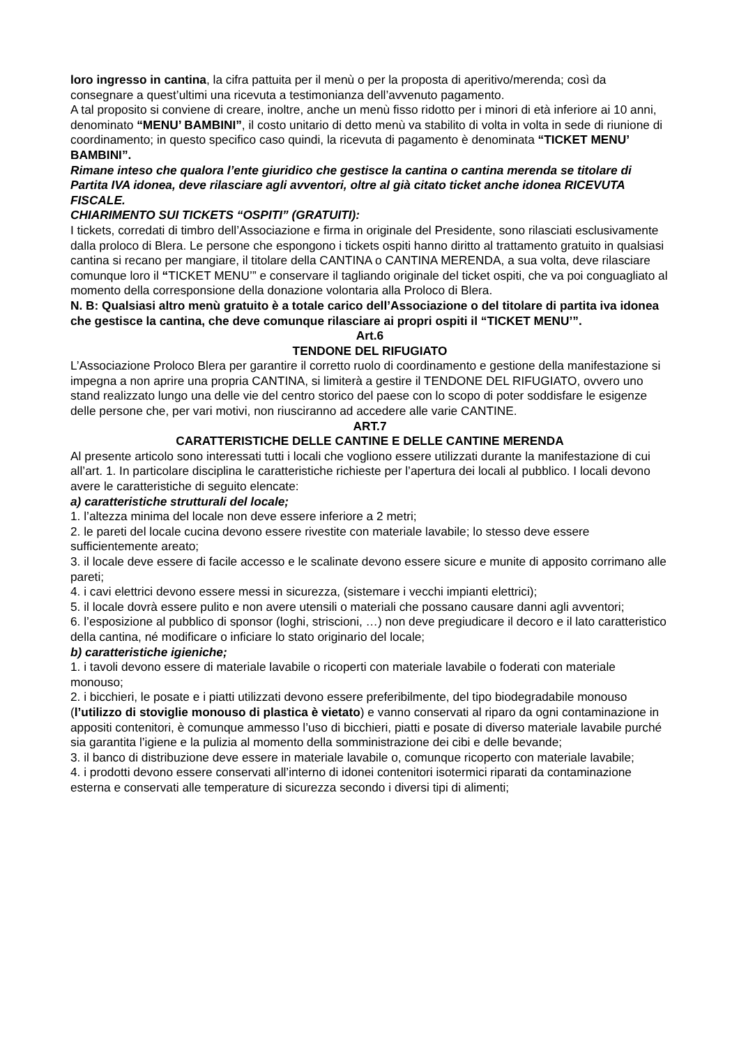loro ingresso in cantina, la cifra pattuita per il menù o per la proposta di aperitivo/merenda; così da consegnare a quest’ultimi una ricevuta a testimonianza dell’avvenuto pagamento.
A tal proposito si conviene di creare, inoltre, anche un menù fisso ridotto per i minori di età inferiore ai 10 anni, denominato “MENU’ BAMBINI”, il costo unitario di detto menù va stabilito di volta in volta in sede di riunione di coordinamento; in questo specifico caso quindi, la ricevuta di pagamento è denominata “TICKET MENU’ BAMBINI”.
Rimane inteso che qualora l’ente giuridico che gestisce la cantina o cantina merenda se titolare di Partita IVA idonea, deve rilasciare agli avventori, oltre al già citato ticket anche idonea RICEVUTA FISCALE.
CHIARIMENTO SUI TICKETS “OSPITI” (GRATUITI):
I tickets, corredati di timbro dell’Associazione e firma in originale del Presidente, sono rilasciati esclusivamente dalla proloco di Blera. Le persone che espongono i tickets ospiti hanno diritto al trattamento gratuito in qualsiasi cantina si recano per mangiare, il titolare della CANTINA o CANTINA MERENDA, a sua volta, deve rilasciare comunque loro il “TICKET MENU’” e conservare il tagliando originale del ticket ospiti, che va poi conguagliato al momento della corresponsione della donazione volontaria alla Proloco di Blera.
N. B: Qualsiasi altro menù gratuito è a totale carico dell’Associazione o del titolare di partita iva idonea che gestisce la cantina, che deve comunque rilasciare ai propri ospiti il “TICKET MENU’”.
Art.6
TENDONE DEL RIFUGIATO
L’Associazione Proloco Blera per garantire il corretto ruolo di coordinamento e gestione della manifestazione si impegna a non aprire una propria CANTINA, si limiterà a gestire il TENDONE DEL RIFUGIATO, ovvero uno stand realizzato lungo una delle vie del centro storico del paese con lo scopo di poter soddisfare le esigenze delle persone che, per vari motivi, non riusciranno ad accedere alle varie CANTINE.
ART.7
CARATTERISTICHE DELLE CANTINE E DELLE CANTINE MERENDA
Al presente articolo sono interessati tutti i locali che vogliono essere utilizzati durante la manifestazione di cui all’art. 1. In particolare disciplina le caratteristiche richieste per l’apertura dei locali al pubblico. I locali devono avere le caratteristiche di seguito elencate:
a) caratteristiche strutturali del locale;
1. l’altezza minima del locale non deve essere inferiore a 2 metri;
2. le pareti del locale cucina devono essere rivestite con materiale lavabile; lo stesso deve essere sufficientemente areato;
3. il locale deve essere di facile accesso e le scalinate devono essere sicure e munite di apposito corrimano alle pareti;
4. i cavi elettrici devono essere messi in sicurezza, (sistemare i vecchi impianti elettrici);
5. il locale dovrà essere pulito e non avere utensili o materiali che possano causare danni agli avventori;
6. l’esposizione al pubblico di sponsor (loghi, striscioni, …) non deve pregiudicare il decoro e il lato caratteristico della cantina, né modificare o inficiare lo stato originario del locale;
b) caratteristiche igieniche;
1. i tavoli devono essere di materiale lavabile o ricoperti con materiale lavabile o foderati con materiale monouso;
2. i bicchieri, le posate e i piatti utilizzati devono essere preferibilmente, del tipo biodegradabile monouso (l’utilizzo di stoviglie monouso di plastica è vietato) e vanno conservati al riparo da ogni contaminazione in appositi contenitori, è comunque ammesso l’uso di bicchieri, piatti e posate di diverso materiale lavabile purché sia garantita l’igiene e la pulizia al momento della somministrazione dei cibi e delle bevande;
3. il banco di distribuzione deve essere in materiale lavabile o, comunque ricoperto con materiale lavabile;
4. i prodotti devono essere conservati all’interno di idonei contenitori isotermici riparati da contaminazione esterna e conservati alle temperature di sicurezza secondo i diversi tipi di alimenti;